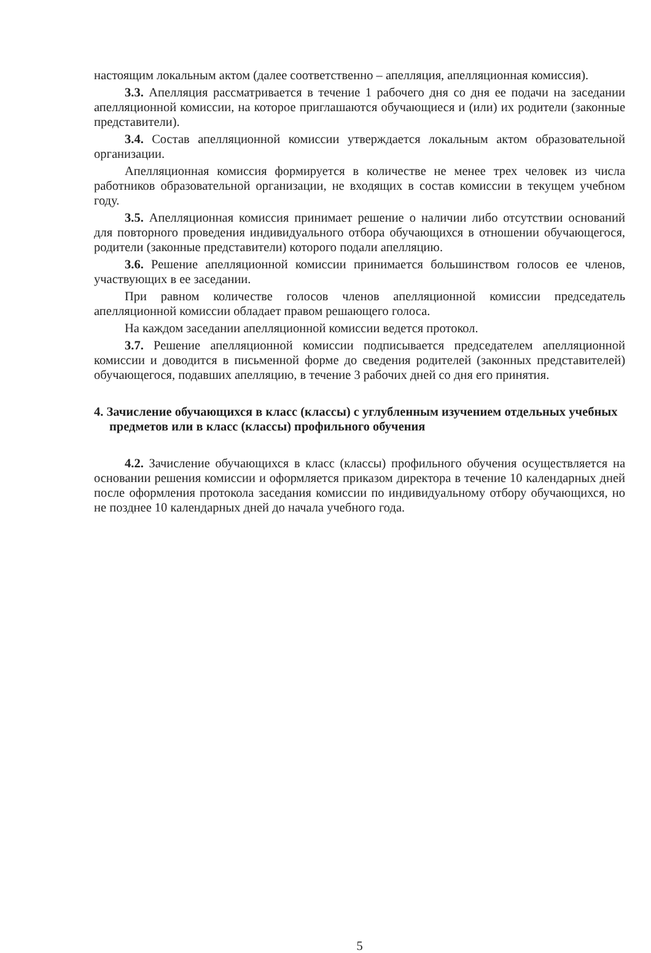настоящим локальным актом (далее соответственно – апелляция, апелляционная комиссия).
3.3. Апелляция рассматривается в течение 1 рабочего дня со дня ее подачи на заседании апелляционной комиссии, на которое приглашаются обучающиеся и (или) их родители (законные представители).
3.4. Состав апелляционной комиссии утверждается локальным актом образовательной организации.
Апелляционная комиссия формируется в количестве не менее трех человек из числа работников образовательной организации, не входящих в состав комиссии в текущем учебном году.
3.5. Апелляционная комиссия принимает решение о наличии либо отсутствии оснований для повторного проведения индивидуального отбора обучающихся в отношении обучающегося, родители (законные представители) которого подали апелляцию.
3.6. Решение апелляционной комиссии принимается большинством голосов ее членов, участвующих в ее заседании.
При равном количестве голосов членов апелляционной комиссии председатель апелляционной комиссии обладает правом решающего голоса.
На каждом заседании апелляционной комиссии ведется протокол.
3.7. Решение апелляционной комиссии подписывается председателем апелляционной комиссии и доводится в письменной форме до сведения родителей (законных представителей) обучающегося, подавших апелляцию, в течение 3 рабочих дней со дня его принятия.
4. Зачисление обучающихся в класс (классы) с углубленным изучением отдельных учебных предметов или в класс (классы) профильного обучения
4.2. Зачисление обучающихся в класс (классы) профильного обучения осуществляется на основании решения комиссии и оформляется приказом директора в течение 10 календарных дней после оформления протокола заседания комиссии по индивидуальному отбору обучающихся, но не позднее 10 календарных дней до начала учебного года.
5